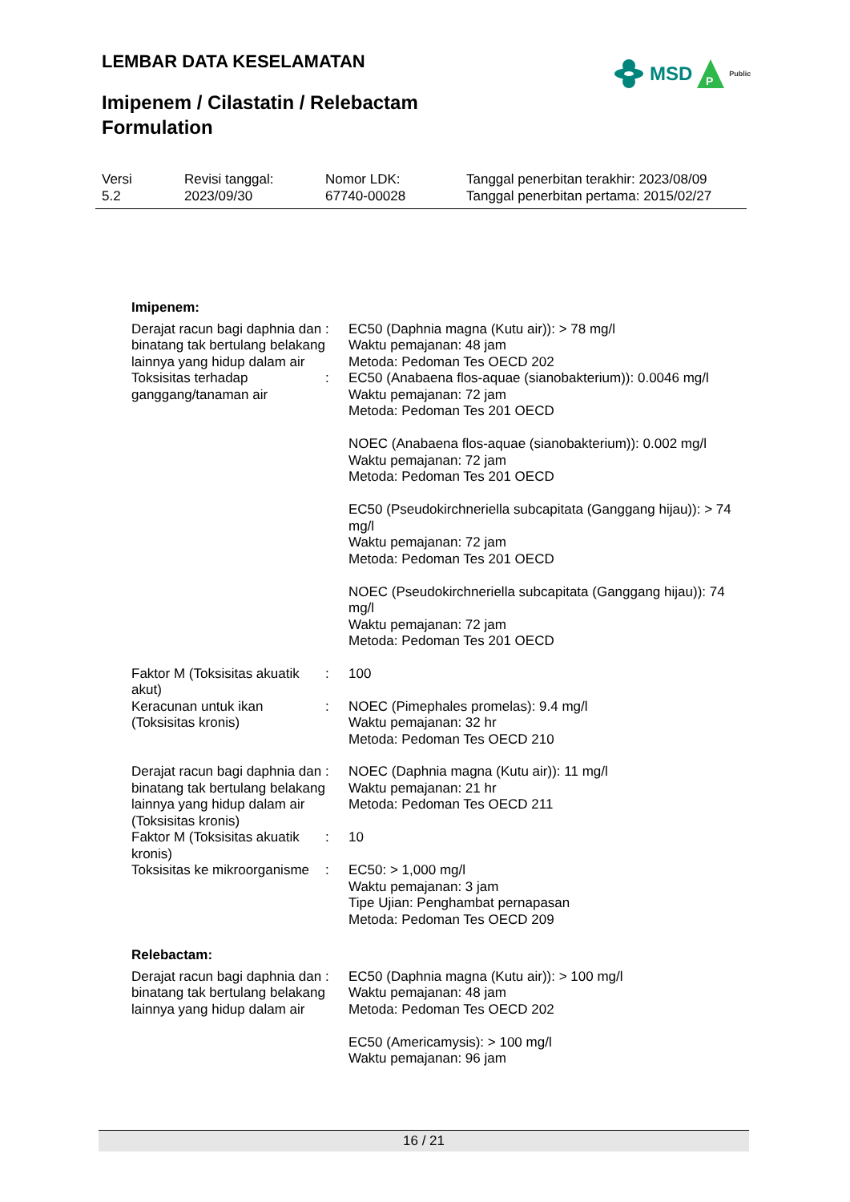LEMBAR DATA KESELAMATAN
MSD
P
Public
Imipenem / Cilastatin / Relebactam
Formulation
| Versi 5.2 | Revisi tanggal: 2023/09/30 | Nomor LDK: 67740-00028 | Tanggal penerbitan terakhir: 2023/08/09 Tanggal penerbitan pertama: 2015/02/27 |
| Imipenem: | | |
| Derajat racun bagi daphnia dan binatang tak bertulang belakang lainnya yang hidup dalam air | : | EC50 (Daphnia magna (Kutu air)): > 78 mg/l Waktu pemajanan: 48 jam Metoda: Pedoman Tes OECD 202 |
| Toksisitas terhadap ganggang/tanaman air | : | EC50 (Anabaena flos-aquae (sianobakterium)): 0.0046 mg/l Waktu pemajanan: 72 jam Metoda: Pedoman Tes 201 OECD NOEC (Anabaena flos-aquae (sianobakterium)): 0.002 mg/l Waktu pemajanan: 72 jam Metoda: Pedoman Tes 201 OECD EC50 (Pseudokirchneriella subcapitata (Ganggang hijau)): > 74 mg/l Waktu pemajanan: 72 jam Metoda: Pedoman Tes 201 OECD NOEC (Pseudokirchneriella subcapitata (Ganggang hijau)): 74 mg/l Waktu pemajanan: 72 jam Metoda: Pedoman Tes 201 OECD |
| Faktor M (Toksisitas akuatik akut) | : | 100 |
| Keracunan untuk ikan (Toksisitas kronis) | : | NOEC (Pimephales promelas): 9.4 mg/l Waktu pemajanan: 32 hr Metoda: Pedoman Tes OECD 210 |
| Derajat racun bagi daphnia dan binatang tak bertulang belakang lainnya yang hidup dalam air (Toksisitas kronis) | : | NOEC (Daphnia magna (Kutu air)): 11 mg/l Waktu pemajanan: 21 hr Metoda: Pedoman Tes OECD 211 |
| Faktor M (Toksisitas akuatik kronis) | : | 10 |
| Toksisitas ke mikroorganisme | : | EC50: > 1,000 mg/l Waktu pemajanan: 3 jam Tipe Ujian: Penghambat pernapasan Metoda: Pedoman Tes OECD 209 |
| Relebactam: | | |
| Derajat racun bagi daphnia dan binatang tak bertulang belakang lainnya yang hidup dalam air | : | EC50 (Daphnia magna (Kutu air)): > 100 mg/l Waktu pemajanan: 48 jam Metoda: Pedoman Tes OECD 202 EC50 (Americamysis): > 100 mg/l Waktu pemajanan: 96 jam |
16 / 21